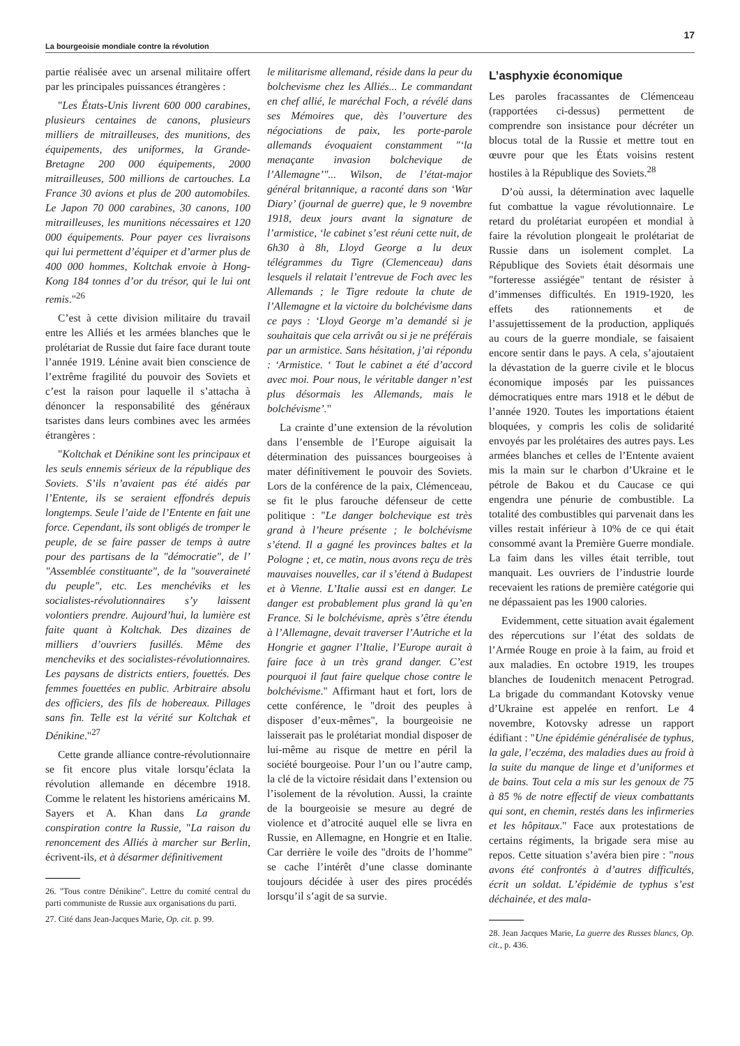La bourgeoisie mondiale contre la révolution 17
partie réalisée avec un arsenal militaire offert par les principales puissances étrangères :
"Les États-Unis livrent 600 000 carabines, plusieurs centaines de canons, plusieurs milliers de mitrailleuses, des munitions, des équipements, des uniformes, la Grande-Bretagne 200 000 équipements, 2000 mitrailleuses, 500 millions de cartouches. La France 30 avions et plus de 200 automobiles. Le Japon 70 000 carabines, 30 canons, 100 mitrailleuses, les munitions nécessaires et 120 000 équipements. Pour payer ces livraisons qui lui permettent d’équiper et d’armer plus de 400 000 hommes, Koltchak envoie à Hong-Kong 184 tonnes d’or du trésor, qui le lui ont remis."<sup>26</sup>
C’est à cette division militaire du travail entre les Alliés et les armées blanches que le prolétariat de Russie dut faire face durant toute l’année 1919. Lénine avait bien conscience de l’extrême fragilité du pouvoir des Soviets et c’est la raison pour laquelle il s’attacha à dénoncer la responsabilité des généraux tsaristes dans leurs combines avec les armées étrangères :
"Koltchak et Dénikine sont les principaux et les seuls ennemis sérieux de la république des Soviets. S’ils n’avaient pas été aidés par l’Entente, ils se seraient effondrés depuis longtemps. Seule l’aide de l’Entente en fait une force. Cependant, ils sont obligés de tromper le peuple, de se faire passer de temps à autre pour des partisans de la "démocratie", de l’ "Assemblée constituante", de la "souveraineté du peuple", etc. Les menchéviks et les socialistes-révolutionnaires s’y laissent volontiers prendre. Aujourd’hui, la lumière est faite quant à Koltchak. Des dizaines de milliers d’ouvriers fusillés. Même des mencheviks et des socialistes-révolutionnaires. Les paysans de districts entiers, fouettés. Des femmes fouettées en public. Arbitraire absolu des officiers, des fils de hobereaux. Pillages sans fin. Telle est la vérité sur Koltchak et Dénikine."<sup>27</sup>
Cette grande alliance contre-révolutionnaire se fit encore plus vitale lorsqu’éclata la révolution allemande en décembre 1918. Comme le relatent les historiens américains M. Sayers et A. Khan dans La grande conspiration contre la Russie, "La raison du renoncement des Alliés à marcher sur Berlin, écrivent-ils, et à désarmer définitivement
26. "Tous contre Dénikine". Lettre du comité central du parti communiste de Russie aux organisations du parti.
27. Cité dans Jean-Jacques Marie, Op. cit. p. 99.
le militarisme allemand, réside dans la peur du bolchevisme chez les Alliés... Le commandant en chef allié, le maréchal Foch, a révélé dans ses Mémoires que, dès l’ouverture des négociations de paix, les porte-parole allemands évoquaient constamment "‘la menaçante invasion bolchevique de l’Allemagne’"... Wilson, de l’état-major général britannique, a raconté dans son ‘War Diary’ (journal de guerre) que, le 9 novembre 1918, deux jours avant la signature de l’armistice, ‘le cabinet s’est réuni cette nuit, de 6h30 à 8h, Lloyd George a lu deux télégrammes du Tigre (Clemenceau) dans lesquels il relatait l’entrevue de Foch avec les Allemands ; le Tigre redoute la chute de l’Allemagne et la victoire du bolchévisme dans ce pays : ‘Lloyd George m’a demandé si je souhaitais que cela arrivât ou si je ne préférais par un armistice. Sans hésitation, j’ai répondu : ‘Armistice. ‘ Tout le cabinet a été d’accord avec moi. Pour nous, le véritable danger n’est plus désormais les Allemands, mais le bolchévisme’."
La crainte d’une extension de la révolution dans l’ensemble de l’Europe aiguisait la détermination des puissances bourgeoises à mater définitivement le pouvoir des Soviets. Lors de la conférence de la paix, Clémenceau, se fit le plus farouche défenseur de cette politique : "Le danger bolchevique est très grand à l’heure présente ; le bolchévisme s’étend. Il a gagné les provinces baltes et la Pologne ; et, ce matin, nous avons reçu de très mauvaises nouvelles, car il s’étend à Budapest et à Vienne. L’Italie aussi est en danger. Le danger est probablement plus grand là qu’en France. Si le bolchévisme, après s’être étendu à l’Allemagne, devait traverser l’Autriche et la Hongrie et gagner l’Italie, l’Europe aurait à faire face à un très grand danger. C’est pourquoi il faut faire quelque chose contre le bolchévisme." Affirmant haut et fort, lors de cette conférence, le "droit des peuples à disposer d’eux-mêmes", la bourgeoisie ne laisserait pas le prolétariat mondial disposer de lui-même au risque de mettre en péril la société bourgeoise. Pour l’un ou l’autre camp, la clé de la victoire résidait dans l’extension ou l’isolement de la révolution. Aussi, la crainte de la bourgeoisie se mesure au degré de violence et d’atrocité auquel elle se livra en Russie, en Allemagne, en Hongrie et en Italie. Car derrière le voile des "droits de l’homme" se cache l’intérêt d’une classe dominante toujours décidée à user des pires procédés lorsqu’il s’agit de sa survie.
L’asphyxie économique
Les paroles fracassantes de Clémenceau (rapportées ci-dessus) permettent de comprendre son insistance pour décréter un blocus total de la Russie et mettre tout en œuvre pour que les États voisins restent hostiles à la République des Soviets.<sup>28</sup>
D’où aussi, la détermination avec laquelle fut combattue la vague révolutionnaire. Le retard du prolétariat européen et mondial à faire la révolution plongeait le prolétariat de Russie dans un isolement complet. La République des Soviets était désormais une "forteresse assiégée" tentant de résister à d’immenses difficultés. En 1919-1920, les effets des rationnements et de l’assujettissement de la production, appliqués au cours de la guerre mondiale, se faisaient encore sentir dans le pays. A cela, s’ajoutaient la dévastation de la guerre civile et le blocus économique imposés par les puissances démocratiques entre mars 1918 et le début de l’année 1920. Toutes les importations étaient bloquées, y compris les colis de solidarité envoyés par les prolétaires des autres pays. Les armées blanches et celles de l’Entente avaient mis la main sur le charbon d’Ukraine et le pétrole de Bakou et du Caucase ce qui engendra une pénurie de combustible. La totalité des combustibles qui parvenait dans les villes restait inférieur à 10% de ce qui était consommé avant la Première Guerre mondiale. La faim dans les villes était terrible, tout manquait. Les ouvriers de l’industrie lourde recevaient les rations de première catégorie qui ne dépassaient pas les 1900 calories.
Evidemment, cette situation avait également des répercutions sur l’état des soldats de l’Armée Rouge en proie à la faim, au froid et aux maladies. En octobre 1919, les troupes blanches de Ioudenitch menacent Petrograd. La brigade du commandant Kotovsky venue d’Ukraine est appelée en renfort. Le 4 novembre, Kotovsky adresse un rapport édifiant : "Une épidémie généralisée de typhus, la gale, l’eczéma, des maladies dues au froid à la suite du manque de linge et d’uniformes et de bains. Tout cela a mis sur les genoux de 75 à 85 % de notre effectif de vieux combattants qui sont, en chemin, restés dans les infirmeries et les hôpitaux." Face aux protestations de certains régiments, la brigade sera mise au repos. Cette situation s’avéra bien pire : "nous avons été confrontés à d’autres difficultés, écrit un soldat. L’épidémie de typhus s’est déchainée, et des mala-
28. Jean Jacques Marie, La guerre des Russes blancs, Op. cit., p. 436.